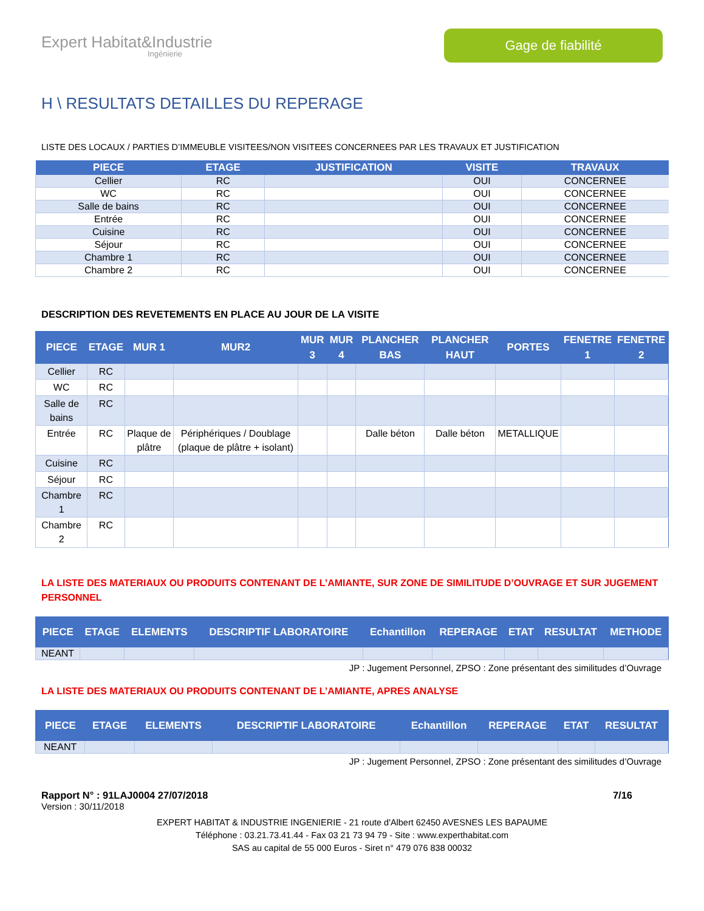Expert Habitat&Industrie
Ingénierie
Gage de fiabilité
H \ RESULTATS DETAILLES DU REPERAGE
LISTE DES LOCAUX / PARTIES D’IMMEUBLE VISITEES/NON VISITEES CONCERNEES PAR LES TRAVAUX ET JUSTIFICATION
| PIECE | ETAGE | JUSTIFICATION | VISITE | TRAVAUX |
| --- | --- | --- | --- | --- |
| Cellier | RC | | OUI | CONCERNEE |
| WC | RC | | OUI | CONCERNEE |
| Salle de bains | RC | | OUI | CONCERNEE |
| Entrée | RC | | OUI | CONCERNEE |
| Cuisine | RC | | OUI | CONCERNEE |
| Séjour | RC | | OUI | CONCERNEE |
| Chambre 1 | RC | | OUI | CONCERNEE |
| Chambre 2 | RC | | OUI | CONCERNEE |
DESCRIPTION DES REVETEMENTS EN PLACE AU JOUR DE LA VISITE
| PIECE | ETAGE | MUR 1 | MUR2 | MUR 3 | MUR 4 | PLANCHER BAS | PLANCHER HAUT | PORTES | FENETRE 1 | FENETRE 2 |
| --- | --- | --- | --- | --- | --- | --- | --- | --- | --- | --- |
| Cellier | RC | | | | | | | | | |
| WC | RC | | | | | | | | | |
| Salle de bains | RC | | | | | | | | | |
| Entrée | RC | Plaque de plâtre | Périphériques / Doublage (plaque de plâtre + isolant) | | | Dalle béton | Dalle béton | METALLIQUE | | |
| Cuisine | RC | | | | | | | | | |
| Séjour | RC | | | | | | | | | |
| Chambre 1 | RC | | | | | | | | | |
| Chambre 2 | RC | | | | | | | | | |
LA LISTE DES MATERIAUX OU PRODUITS CONTENANT DE L’AMIANTE, SUR ZONE DE SIMILITUDE D’OUVRAGE ET SUR JUGEMENT PERSONNEL
| PIECE | ETAGE | ELEMENTS | DESCRIPTIF LABORATOIRE | Echantillon | REPERAGE | ETAT | RESULTAT | METHODE |
| --- | --- | --- | --- | --- | --- | --- | --- | --- |
| NEANT | | | | | | | | |
JP : Jugement Personnel, ZPSO : Zone présentant des similitudes d’Ouvrage
LA LISTE DES MATERIAUX OU PRODUITS CONTENANT DE L’AMIANTE, APRES ANALYSE
| PIECE | ETAGE | ELEMENTS | DESCRIPTIF LABORATOIRE | Echantillon | REPERAGE | ETAT | RESULTAT |
| --- | --- | --- | --- | --- | --- | --- | --- |
| NEANT | | | | | | | |
JP : Jugement Personnel, ZPSO : Zone présentant des similitudes d’Ouvrage
Rapport N° : 91LAJ0004 27/07/2018 7/16
Version : 30/11/2018
EXPERT HABITAT & INDUSTRIE INGENIERIE - 21 route d'Albert 62450 AVESNES LES BAPAUME
Téléphone : 03.21.73.41.44 - Fax 03 21 73 94 79 - Site : www.experthabitat.com
SAS au capital de 55 000 Euros - Siret n° 479 076 838 00032